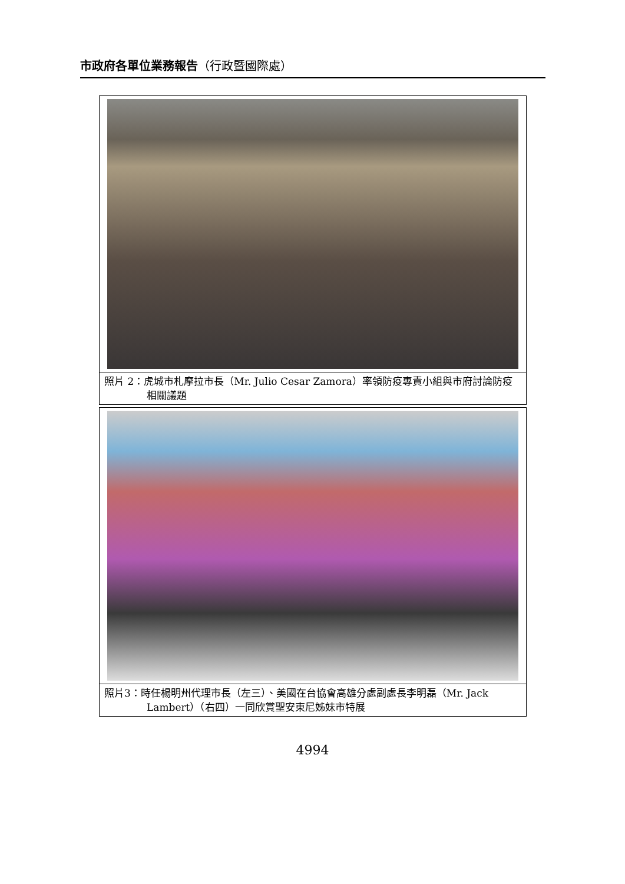市政府各單位業務報告（行政暨國際處）
照片 2：虎城市札摩拉市長（Mr. Julio Cesar Zamora）率領防疫專責小組與市府討論防疫相關議題
照片3：時任楊明州代理市長（左三）、美國在台協會高雄分處副處長李明磊（Mr. Jack Lambert）（右四）一同欣賞聖安東尼姊妹市特展
4994